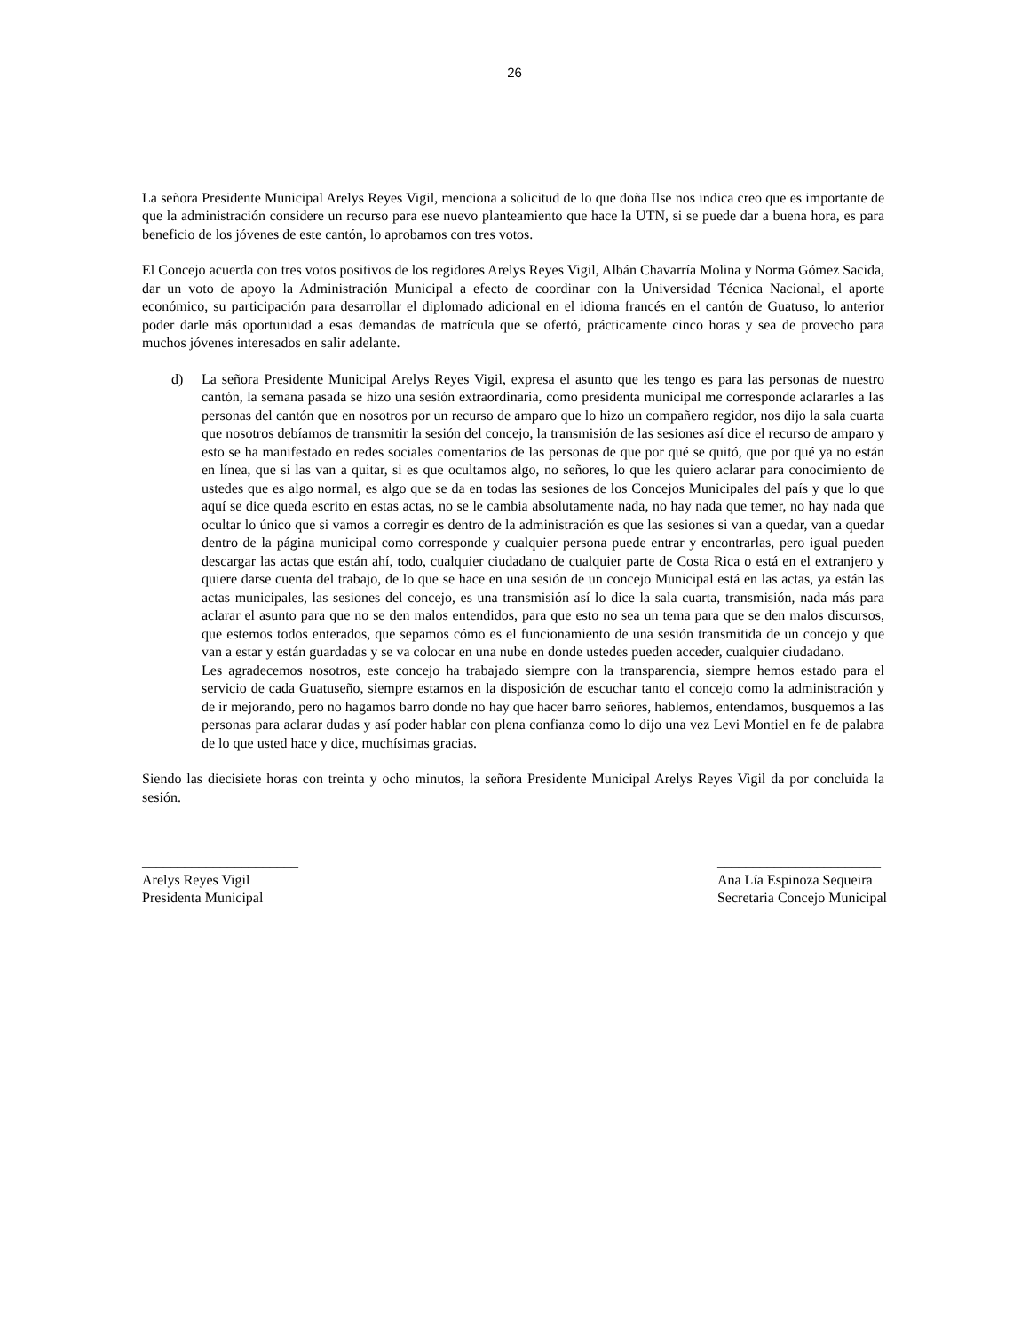26
La señora Presidente Municipal Arelys Reyes Vigil, menciona a solicitud de lo que doña Ilse nos indica creo que es importante de que la administración considere un recurso para ese nuevo planteamiento que hace la UTN, si se puede dar a buena hora, es para beneficio de los jóvenes de este cantón, lo aprobamos con tres votos.
El Concejo acuerda con tres votos positivos de los regidores Arelys Reyes Vigil, Albán Chavarría Molina y Norma Gómez Sacida, dar un voto de apoyo la Administración Municipal a efecto de coordinar con la Universidad Técnica Nacional, el aporte económico, su participación para desarrollar el diplomado adicional en el idioma francés en el cantón de Guatuso, lo anterior poder darle más oportunidad a esas demandas de matrícula que se ofertó, prácticamente cinco horas y sea de provecho para muchos jóvenes interesados en salir adelante.
d) La señora Presidente Municipal Arelys Reyes Vigil, expresa el asunto que les tengo es para las personas de nuestro cantón, la semana pasada se hizo una sesión extraordinaria, como presidenta municipal me corresponde aclararles a las personas del cantón que en nosotros por un recurso de amparo que lo hizo un compañero regidor, nos dijo la sala cuarta que nosotros debíamos de transmitir la sesión del concejo, la transmisión de las sesiones así dice el recurso de amparo y esto se ha manifestado en redes sociales comentarios de las personas de que por qué se quitó, que por qué ya no están en línea, que si las van a quitar, si es que ocultamos algo, no señores, lo que les quiero aclarar para conocimiento de ustedes que es algo normal, es algo que se da en todas las sesiones de los Concejos Municipales del país y que lo que aquí se dice queda escrito en estas actas, no se le cambia absolutamente nada, no hay nada que temer, no hay nada que ocultar lo único que si vamos a corregir es dentro de la administración es que las sesiones si van a quedar, van a quedar dentro de la página municipal como corresponde y cualquier persona puede entrar y encontrarlas, pero igual pueden descargar las actas que están ahí, todo, cualquier ciudadano de cualquier parte de Costa Rica o está en el extranjero y quiere darse cuenta del trabajo, de lo que se hace en una sesión de un concejo Municipal está en las actas, ya están las actas municipales, las sesiones del concejo, es una transmisión así lo dice la sala cuarta, transmisión, nada más para aclarar el asunto para que no se den malos entendidos, para que esto no sea un tema para que se den malos discursos, que estemos todos enterados, que sepamos cómo es el funcionamiento de una sesión transmitida de un concejo y que van a estar y están guardadas y se va colocar en una nube en donde ustedes pueden acceder, cualquier ciudadano.
Les agradecemos nosotros, este concejo ha trabajado siempre con la transparencia, siempre hemos estado para el servicio de cada Guatuseño, siempre estamos en la disposición de escuchar tanto el concejo como la administración y de ir mejorando, pero no hagamos barro donde no hay que hacer barro señores, hablemos, entendamos, busquemos a las personas para aclarar dudas y así poder hablar con plena confianza como lo dijo una vez Levi Montiel en fe de palabra de lo que usted hace y dice, muchísimas gracias.
Siendo las diecisiete horas con treinta y ocho minutos, la señora Presidente Municipal Arelys Reyes Vigil da por concluida la sesión.
______________________
Arelys Reyes Vigil
Presidenta Municipal
_______________________
Ana Lía Espinoza Sequeira
Secretaria Concejo Municipal